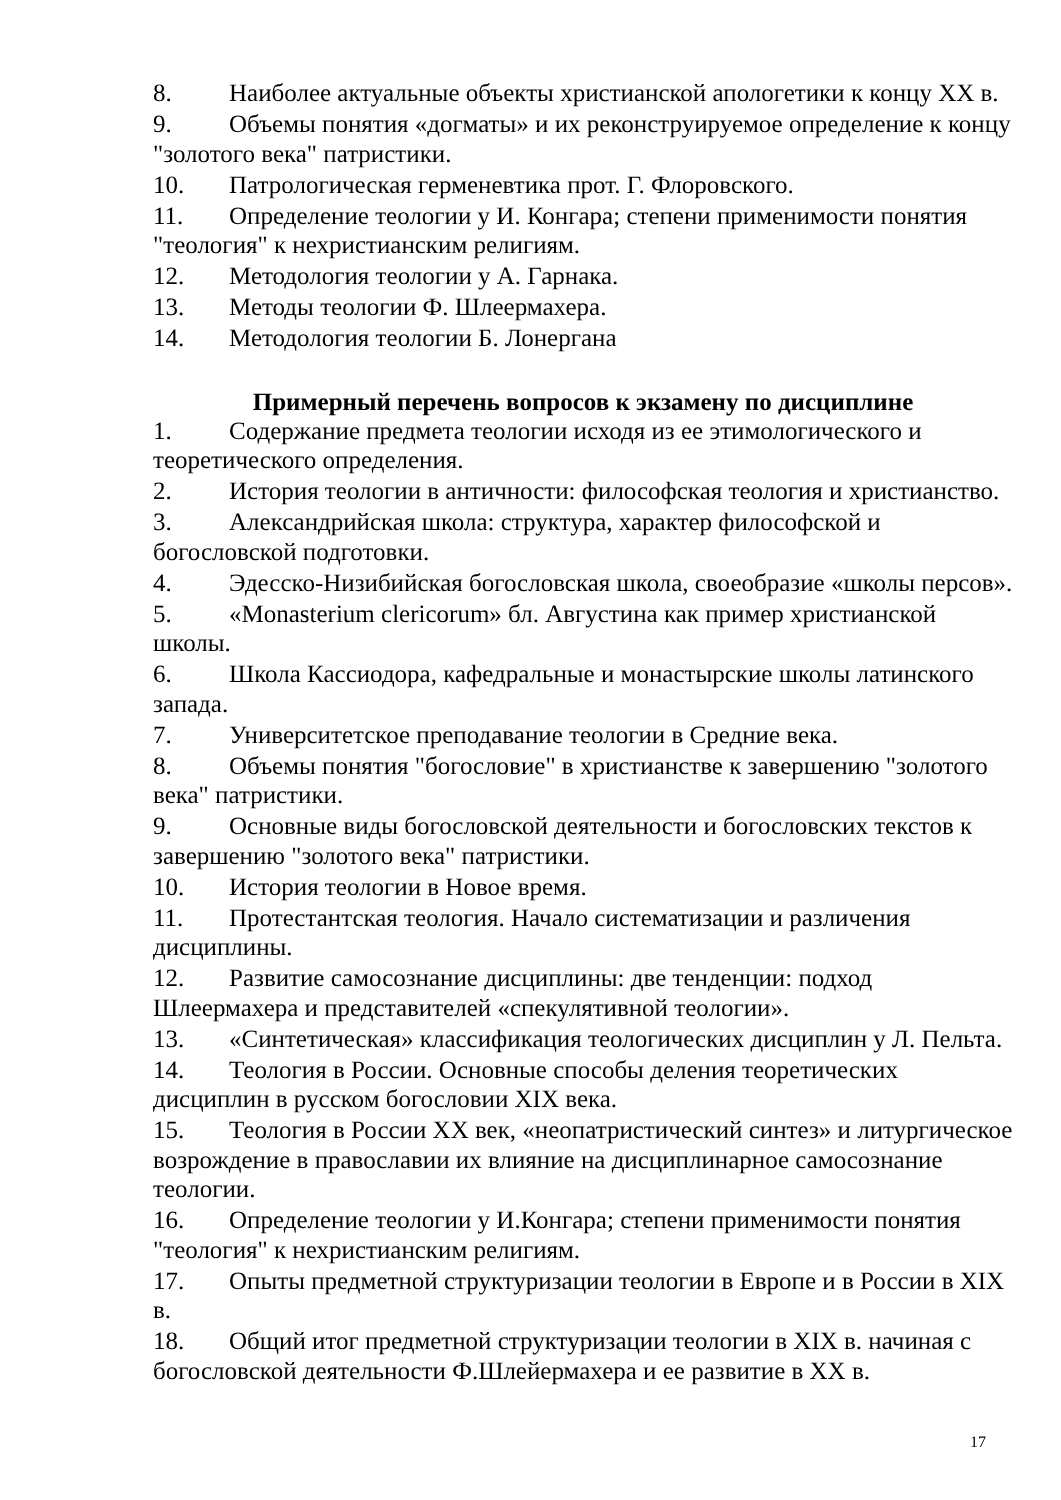8. Наиболее актуальные объекты христианской апологетики к концу XX в.
9. Объемы понятия «догматы» и их реконструируемое определение к концу "золотого века" патристики.
10. Патрологическая герменевтика прот. Г. Флоровского.
11. Определение теологии у И. Конгара; степени применимости понятия "теология" к нехристианским религиям.
12. Методология теологии у А. Гарнака.
13. Методы теологии Ф. Шлеермахера.
14. Методология теологии Б. Лонергана
Примерный перечень вопросов к экзамену по дисциплине
1. Содержание предмета теологии исходя из ее этимологического и теоретического определения.
2. История теологии в античности: философская теология и христианство.
3. Александрийская школа: структура, характер философской и богословской подготовки.
4. Эдесско-Низибийская богословская школа, своеобразие «школы персов».
5. «Monasterium clericorum» бл. Августина как пример христианской школы.
6. Школа Кассиодора, кафедральные и монастырские школы латинского запада.
7. Университетское преподавание теологии в Средние века.
8. Объемы понятия "богословие" в христианстве к завершению "золотого века" патристики.
9. Основные виды богословской деятельности и богословских текстов к завершению "золотого века" патристики.
10. История теологии в Новое время.
11. Протестантская теология. Начало систематизации и различения дисциплины.
12. Развитие самосознание дисциплины: две тенденции: подход Шлеермахера и представителей «спекулятивной теологии».
13. «Синтетическая» классификация теологических дисциплин у Л. Пельта.
14. Теология в России. Основные способы деления теоретических дисциплин в русском богословии XIX века.
15. Теология в России XX век, «неопатристический синтез» и литургическое возрождение в православии их влияние на дисциплинарное самосознание теологии.
16. Определение теологии у И.Конгара; степени применимости понятия "теология" к нехристианским религиям.
17. Опыты предметной структуризации теологии в Европе и в России в XIX в.
18. Общий итог предметной структуризации теологии в XIX в. начиная с богословской деятельности Ф.Шлейермахера и ее развитие в XX в.
17